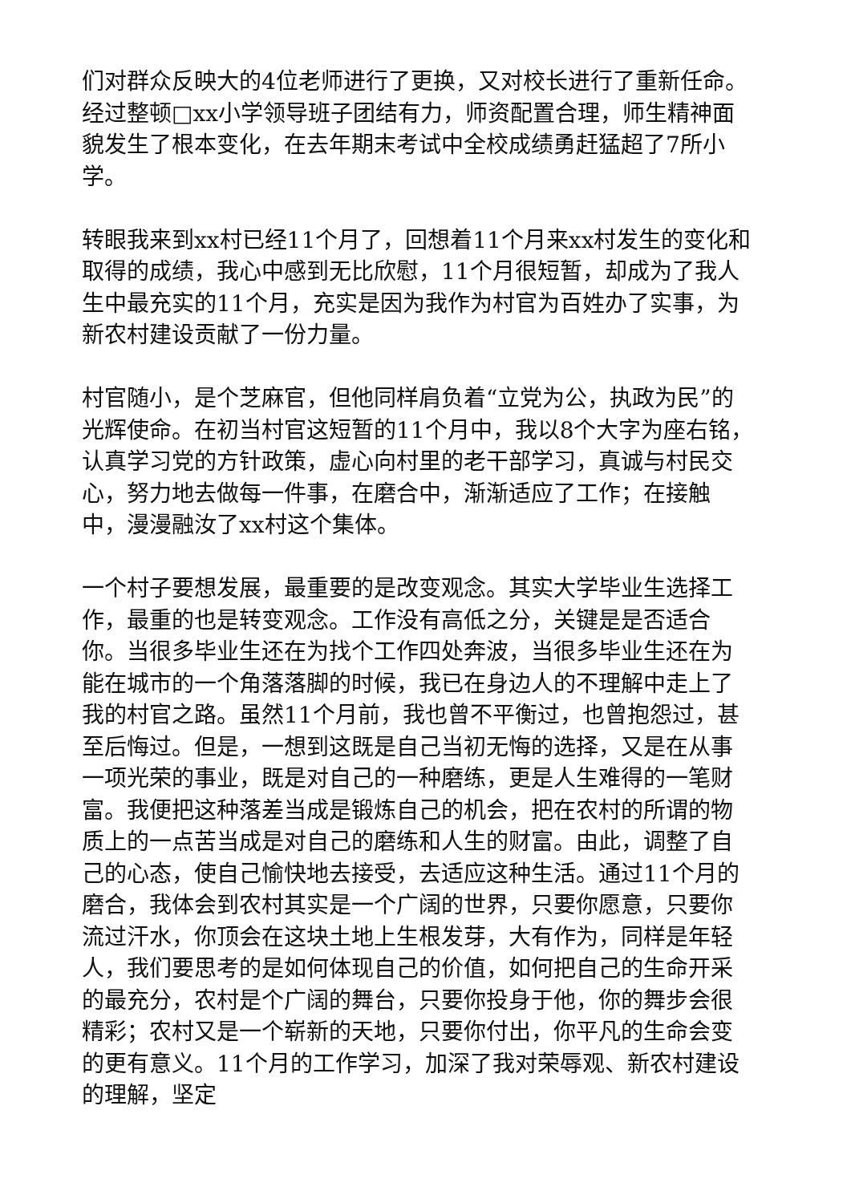们对群众反映大的4位老师进行了更换，又对校长进行了重新任命。经过整顿□xx小学领导班子团结有力，师资配置合理，师生精神面貌发生了根本变化，在去年期末考试中全校成绩勇赶猛超了7所小学。
转眼我来到xx村已经11个月了，回想着11个月来xx村发生的变化和取得的成绩，我心中感到无比欣慰，11个月很短暂，却成为了我人生中最充实的11个月，充实是因为我作为村官为百姓办了实事，为新农村建设贡献了一份力量。
村官随小，是个芝麻官，但他同样肩负着“立党为公，执政为民”的光辉使命。在初当村官这短暂的11个月中，我以8个大字为座右铭，认真学习党的方针政策，虚心向村里的老干部学习，真诚与村民交心，努力地去做每一件事，在磨合中，渐渐适应了工作；在接触中，漫漫融汝了xx村这个集体。
一个村子要想发展，最重要的是改变观念。其实大学毕业生选择工作，最重的也是转变观念。工作没有高低之分，关键是是否适合你。当很多毕业生还在为找个工作四处奔波，当很多毕业生还在为能在城市的一个角落落脚的时候，我已在身边人的不理解中走上了我的村官之路。虽然11个月前，我也曾不平衡过，也曾抱怨过，甚至后悔过。但是，一想到这既是自己当初无悔的选择，又是在从事一项光荣的事业，既是对自己的一种磨练，更是人生难得的一笔财富。我便把这种落差当成是锻炼自己的机会，把在农村的所谓的物质上的一点苦当成是对自己的磨练和人生的财富。由此，调整了自己的心态，使自己愉快地去接受，去适应这种生活。通过11个月的磨合，我体会到农村其实是一个广阔的世界，只要你愿意，只要你流过汗水，你顶会在这块土地上生根发芽，大有作为，同样是年轻人，我们要思考的是如何体现自己的价值，如何把自己的生命开采的最充分，农村是个广阔的舞台，只要你投身于他，你的舞步会很精彩；农村又是一个崭新的天地，只要你付出，你平凡的生命会变的更有意义。11个月的工作学习，加深了我对荣辱观、新农村建设的理解，坚定